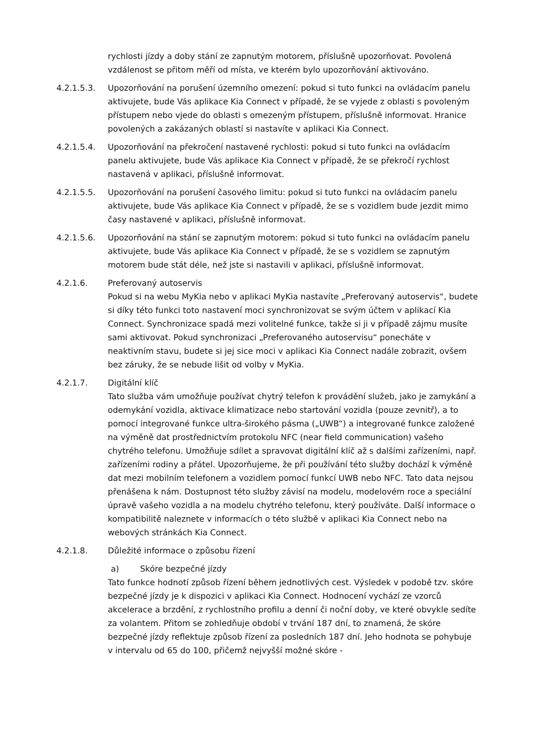rychlosti jízdy a doby stání ze zapnutým motorem, příslušně upozorňovat. Povolená vzdálenost se přitom měří od místa, ve kterém bylo upozorňování aktivováno.
4.2.1.5.3. Upozorňování na porušení územního omezení: pokud si tuto funkci na ovládacím panelu aktivujete, bude Vás aplikace Kia Connect v případě, že se vyjede z oblasti s povoleným přístupem nebo vjede do oblasti s omezeným přístupem, příslušně informovat. Hranice povolených a zakázaných oblastí si nastavíte v aplikaci Kia Connect.
4.2.1.5.4. Upozorňování na překročení nastavené rychlosti: pokud si tuto funkci na ovládacím panelu aktivujete, bude Vás aplikace Kia Connect v případě, že se překročí rychlost nastavená v aplikaci, příslušně informovat.
4.2.1.5.5. Upozorňování na porušení časového limitu: pokud si tuto funkci na ovládacím panelu aktivujete, bude Vás aplikace Kia Connect v případě, že se s vozidlem bude jezdit mimo časy nastavené v aplikaci, příslušně informovat.
4.2.1.5.6. Upozorňování na stání se zapnutým motorem: pokud si tuto funkci na ovládacím panelu aktivujete, bude Vás aplikace Kia Connect v případě, že se s vozidlem se zapnutým motorem bude stát déle, než jste si nastavili v aplikaci, příslušně informovat.
4.2.1.6. Preferovaný autoservis
Pokud si na webu MyKia nebo v aplikaci MyKia nastavíte „Preferovaný autoservis“, budete si díky této funkci toto nastavení moci synchronizovat se svým účtem v aplikací Kia Connect. Synchronizace spadá mezi volitelné funkce, takže si ji v případě zájmu musíte sami aktivovat. Pokud synchronizaci „Preferovaného autoservisu“ ponecháte v neaktivním stavu, budete si jej sice moci v aplikaci Kia Connect nadále zobrazit, ovšem bez záruky, že se nebude lišit od volby v MyKia.
4.2.1.7. Digitální klíč
Tato služba vám umožňuje používat chytrý telefon k provádění služeb, jako je zamykání a odemykání vozidla, aktivace klimatizace nebo startování vozidla (pouze zevnitř), a to pomocí integrované funkce ultra-širokého pásma („UWB“) a integrované funkce založené na výměně dat prostřednictvím protokolu NFC (near field communication) vašeho chytrého telefonu. Umožňuje sdílet a spravovat digitální klíč až s dalšími zařízeními, např. zařízeními rodiny a přátel. Upozorňujeme, že při používání této služby dochází k výměně dat mezi mobilním telefonem a vozidlem pomocí funkcí UWB nebo NFC. Tato data nejsou přenášena k nám. Dostupnost této služby závisí na modelu, modelovém roce a speciální úpravě vašeho vozidla a na modelu chytrého telefonu, který používáte. Další informace o kompatibilitě naleznete v informacích o této službě v aplikaci Kia Connect nebo na webových stránkách Kia Connect.
4.2.1.8. Důležité informace o způsobu řízení
a) Skóre bezpečné jízdy
Tato funkce hodnotí způsob řízení během jednotlivých cest. Výsledek v podobě tzv. skóre bezpečné jízdy je k dispozici v aplikaci Kia Connect. Hodnocení vychází ze vzorců akcelerace a brzdění, z rychlostního profilu a denní či noční doby, ve které obvykle sedíte za volantem. Přitom se zohledňuje období v trvání 187 dní, to znamená, že skóre bezpečné jízdy reflektuje způsob řízení za posledních 187 dní. Jeho hodnota se pohybuje v intervalu od 65 do 100, přičemž nejvyšší možné skóre -